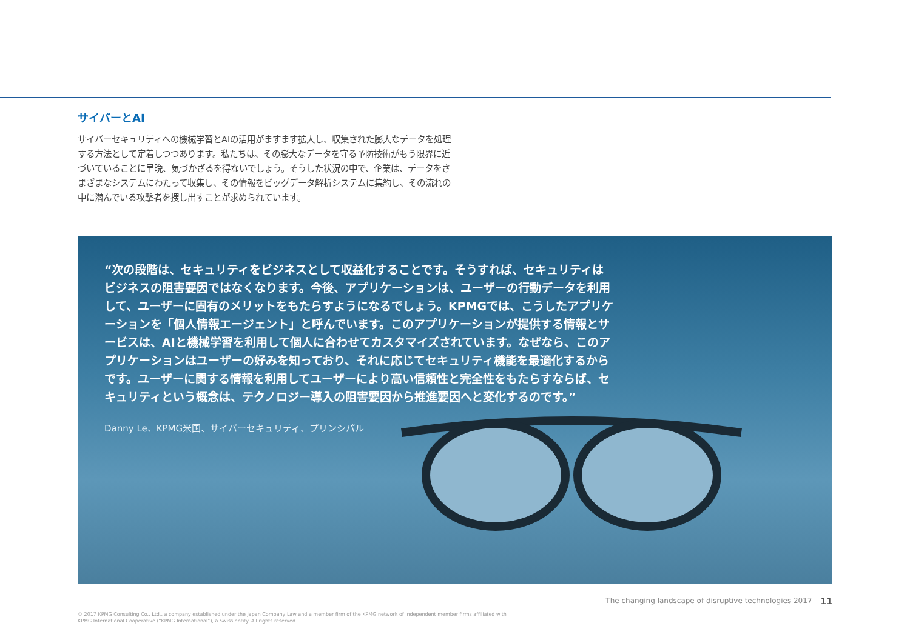サイバーとAI
サイバーセキュリティへの機械学習とAIの活用がますます拡大し、収集された膨大なデータを処理する方法として定着しつつあります。私たちは、その膨大なデータを守る予防技術がもう限界に近づいていることに早晩、気づかざるを得ないでしょう。そうした状況の中で、企業は、データをさまざまなシステムにわたって収集し、その情報をビッグデータ解析システムに集約し、その流れの中に潜んでいる攻撃者を捜し出すことが求められています。
“次の段階は、セキュリティをビジネスとして収益化することです。そうすれば、セキュリティはビジネスの阻害要因ではなくなります。今後、アプリケーションは、ユーザーの行動データを利用して、ユーザーに固有のメリットをもたらすようになるでしょう。KPMGでは、こうしたアプリケーションを「個人情報エージェント」と呼んでいます。このアプリケーションが提供する情報とサービスは、AIと機械学習を利用して個人に合わせてカスタマイズされています。なぜなら、このアプリケーションはユーザーの好みを知っており、それに応じてセキュリティ機能を最適化するからです。ユーザーに関する情報を利用してユーザーにより高い信頼性と完全性をもたらすならば、セキュリティという概念は、テクノロジー導入の阻害要因から推進要因へと変化するのです。”
Danny Le、KPMG米国、サイバーセキュリティ、プリンシパル
The changing landscape of disruptive technologies 2017 11
© 2017 KPMG Consulting Co., Ltd., a company established under the Japan Company Law and a member firm of the KPMG network of independent member firms affiliated with
KPMG International Cooperative (“KPMG International”), a Swiss entity. All rights reserved.